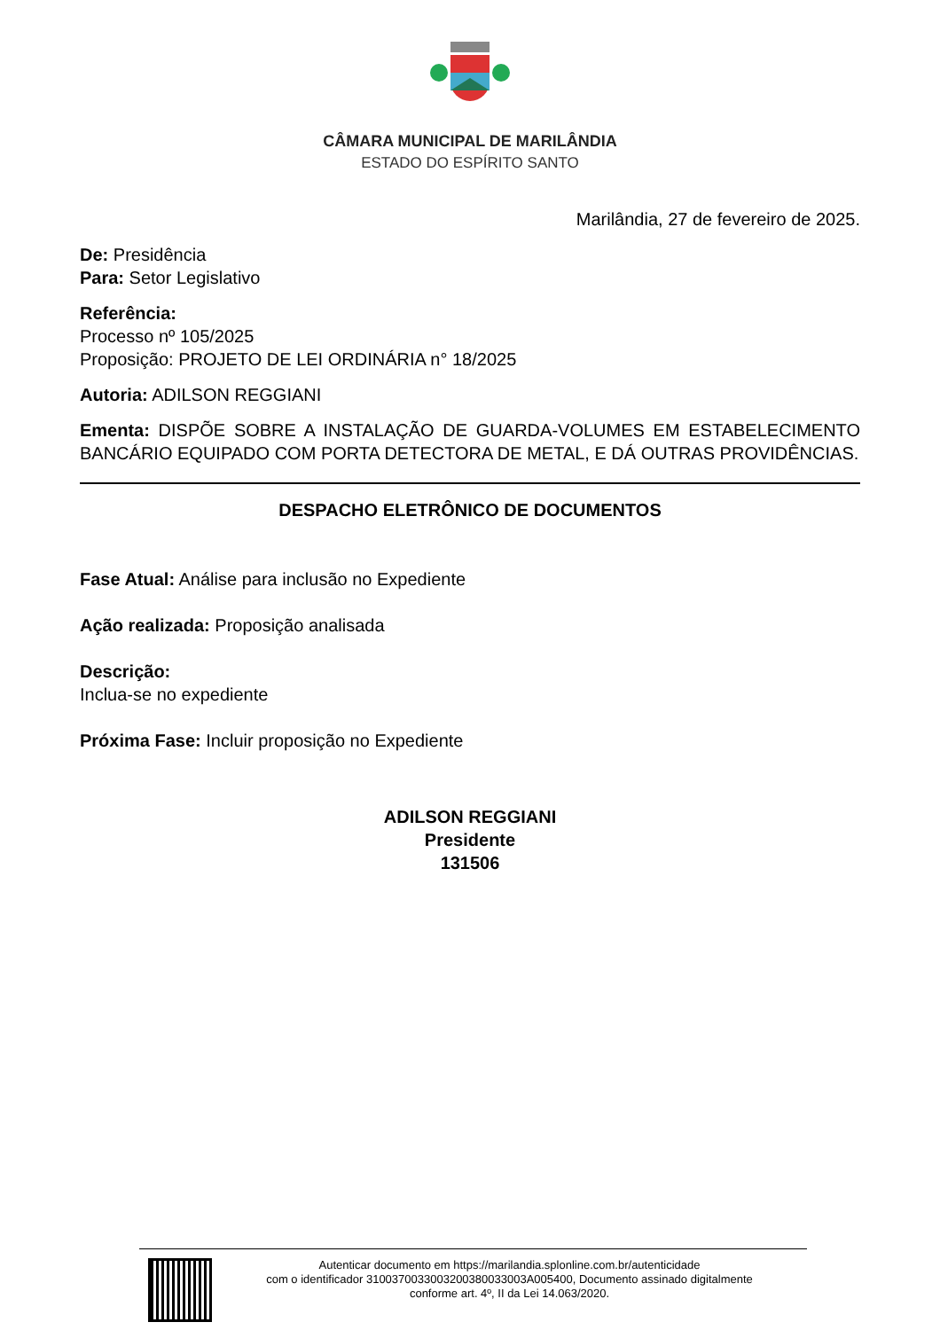CÂMARA MUNICIPAL DE MARILÂNDIA
ESTADO DO ESPÍRITO SANTO
Marilândia, 27 de fevereiro de 2025.
De: Presidência
Para: Setor Legislativo
Referência:
Processo nº 105/2025
Proposição: PROJETO DE LEI ORDINÁRIA n° 18/2025
Autoria: ADILSON REGGIANI
Ementa: DISPÕE SOBRE A INSTALAÇÃO DE GUARDA-VOLUMES EM ESTABELECIMENTO BANCÁRIO EQUIPADO COM PORTA DETECTORA DE METAL, E DÁ OUTRAS PROVIDÊNCIAS.
DESPACHO ELETRÔNICO DE DOCUMENTOS
Fase Atual: Análise para inclusão no Expediente
Ação realizada: Proposição analisada
Descrição:
Inclua-se no expediente
Próxima Fase: Incluir proposição no Expediente
ADILSON REGGIANI
Presidente
131506
Autenticar documento em https://marilandia.splonline.com.br/autenticidade
com o identificador 3100370033003200380033003A005400, Documento assinado digitalmente
conforme art. 4º, II da Lei 14.063/2020.